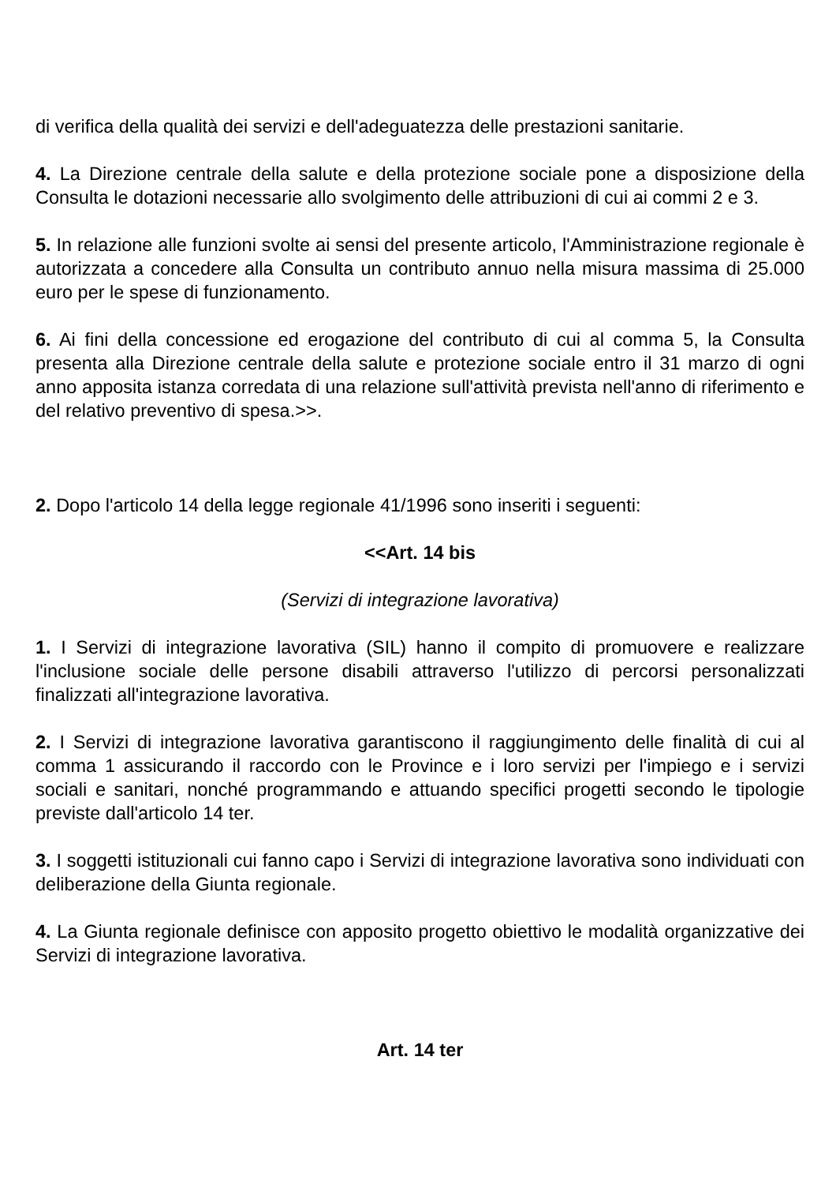di verifica della qualità dei servizi e dell'adeguatezza delle prestazioni sanitarie.
4. La Direzione centrale della salute e della protezione sociale pone a disposizione della Consulta le dotazioni necessarie allo svolgimento delle attribuzioni di cui ai commi 2 e 3.
5. In relazione alle funzioni svolte ai sensi del presente articolo, l'Amministrazione regionale è autorizzata a concedere alla Consulta un contributo annuo nella misura massima di 25.000 euro per le spese di funzionamento.
6. Ai fini della concessione ed erogazione del contributo di cui al comma 5, la Consulta presenta alla Direzione centrale della salute e protezione sociale entro il 31 marzo di ogni anno apposita istanza corredata di una relazione sull'attività prevista nell'anno di riferimento e del relativo preventivo di spesa.>>.
2. Dopo l'articolo 14 della legge regionale 41/1996 sono inseriti i seguenti:
<<Art. 14 bis
(Servizi di integrazione lavorativa)
1. I Servizi di integrazione lavorativa (SIL) hanno il compito di promuovere e realizzare l'inclusione sociale delle persone disabili attraverso l'utilizzo di percorsi personalizzati finalizzati all'integrazione lavorativa.
2. I Servizi di integrazione lavorativa garantiscono il raggiungimento delle finalità di cui al comma 1 assicurando il raccordo con le Province e i loro servizi per l'impiego e i servizi sociali e sanitari, nonché programmando e attuando specifici progetti secondo le tipologie previste dall'articolo 14 ter.
3. I soggetti istituzionali cui fanno capo i Servizi di integrazione lavorativa sono individuati con deliberazione della Giunta regionale.
4. La Giunta regionale definisce con apposito progetto obiettivo le modalità organizzative dei Servizi di integrazione lavorativa.
Art. 14 ter